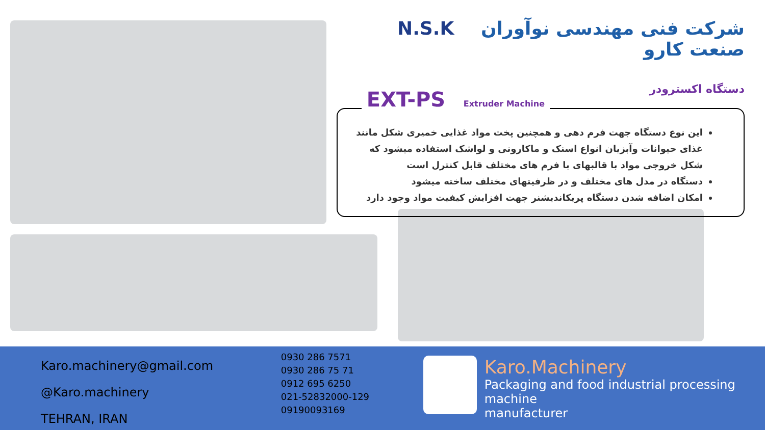N.S.K شرکت فنی مهندسی نوآوران صنعت کارو
دستگاه اکسترودر
EXT-PS Extruder Machine
این نوع دستگاه جهت فرم دهی و همچنین پخت مواد غذایی خمیری شکل مانند غذای حیوانات وآبزیان انواع اسنک و ماکارونی و لواشک استفاده میشود که شکل خروجی مواد با قالبهای با فرم های مختلف قابل کنترل است
دستگاه در مدل های مختلف و در ظرفیتهای مختلف ساخته میشود
امکان اضافه شدن دستگاه پریکاندیشنر جهت افزایش کیفیت مواد وجود دارد
Karo.machinery@gmail.com
@Karo.machinery
TEHRAN, IRAN
0930 286 7571
0930 286 75 71
0912 695 6250
021-52832000-129
09190093169
Karo.Machinery
Packaging and food industrial processing machine
manufacturer